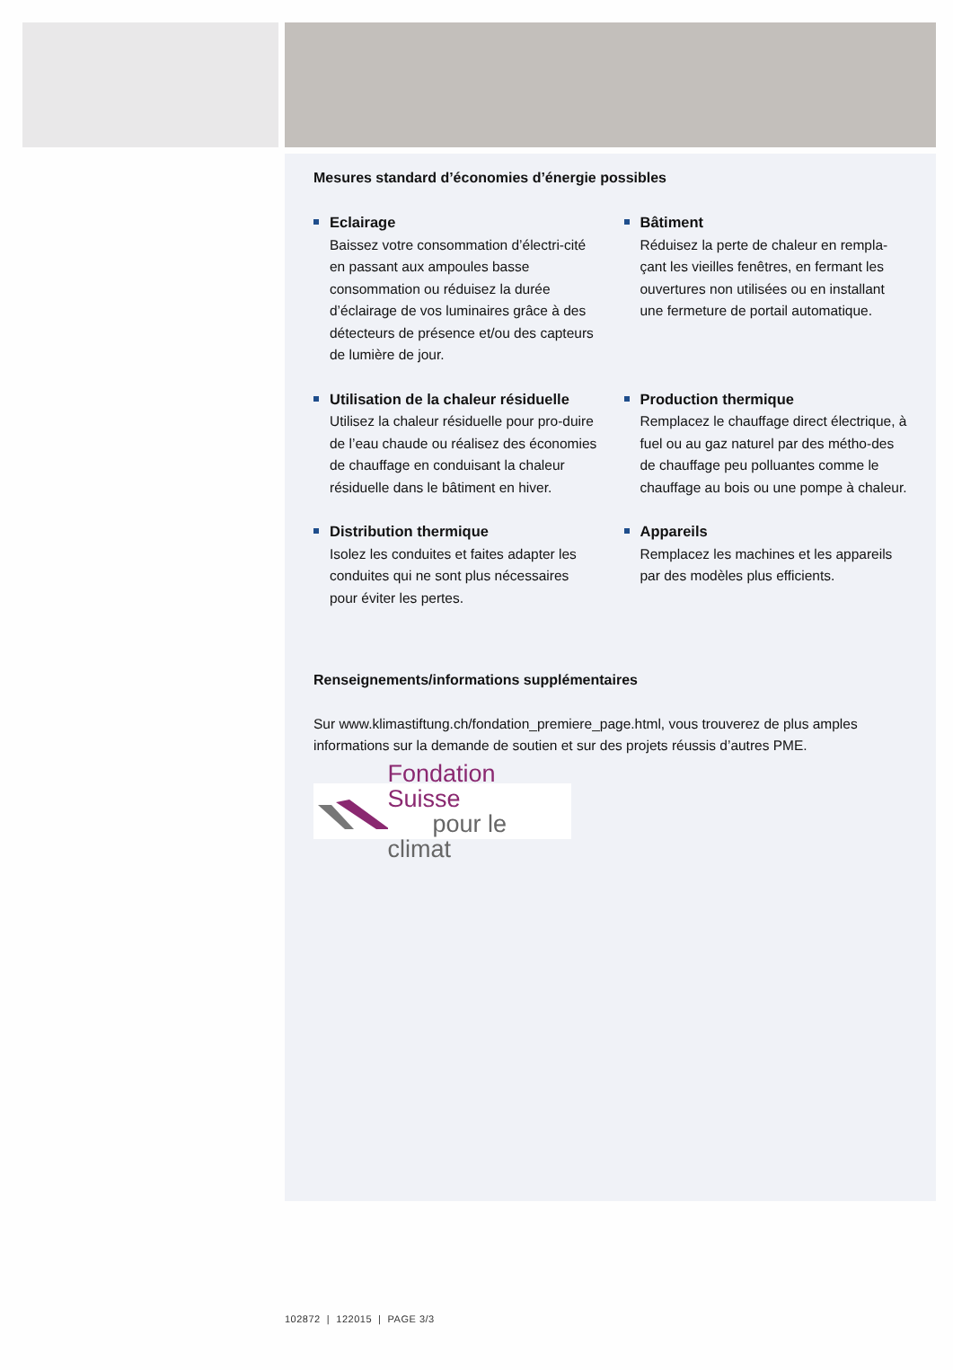Mesures standard d’économies d’énergie possibles
Eclairage
Baissez votre consommation d’électri-cité en passant aux ampoules basse consommation ou réduisez la durée d’éclairage de vos luminaires grâce à des détecteurs de présence et/ou des capteurs de lumière de jour.
Bâtiment
Réduisez la perte de chaleur en rempla-çant les vieilles fenêtres, en fermant les ouvertures non utilisées ou en installant une fermeture de portail automatique.
Utilisation de la chaleur résiduelle
Utilisez la chaleur résiduelle pour pro-duire de l’eau chaude ou réalisez des économies de chauffage en conduisant la chaleur résiduelle dans le bâtiment en hiver.
Production thermique
Remplacez le chauffage direct électrique, à fuel ou au gaz naturel par des métho-des de chauffage peu polluantes comme le chauffage au bois ou une pompe à chaleur.
Distribution thermique
Isolez les conduites et faites adapter les conduites qui ne sont plus nécessaires pour éviter les pertes.
Appareils
Remplacez les machines et les appareils par des modèles plus efficients.
Renseignements/informations supplémentaires
Sur www.klimastiftung.ch/fondation_premiere_page.html, vous trouverez de plus amples informations sur la demande de soutien et sur des projets réussis d’autres PME.
Fondation Suisse
pour le climat
102872 | 122015 | PAGE 3/3